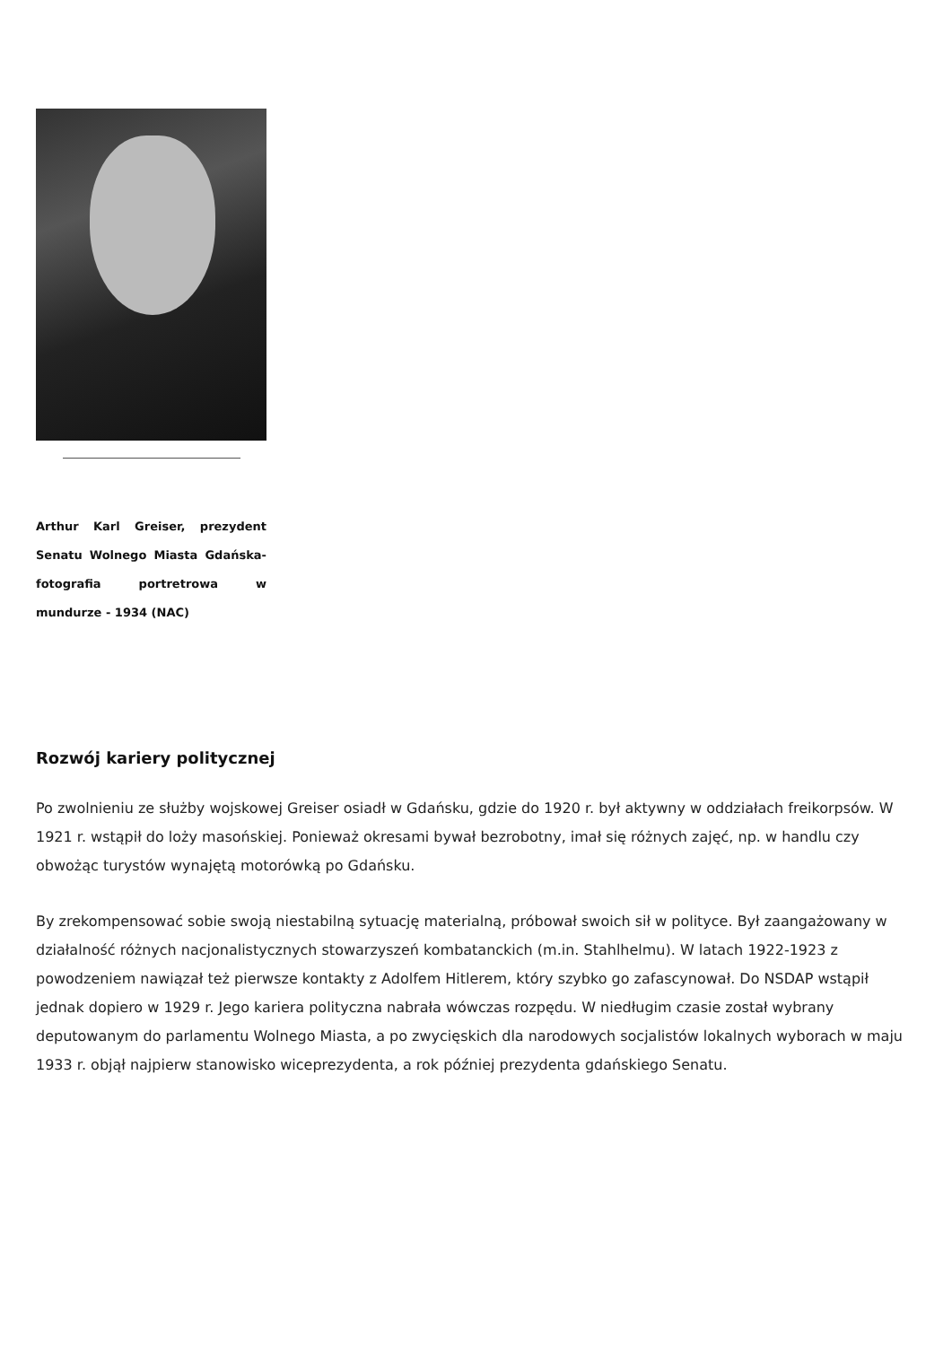Arthur Karl Greiser, prezydent Senatu Wolnego Miasta Gdańska- fotografia portretrowa w mundurze - 1934 (NAC)
Rozwój kariery politycznej
Po zwolnieniu ze służby wojskowej Greiser osiadł w Gdańsku, gdzie do 1920 r. był aktywny w oddziałach freikorpsów. W 1921 r. wstąpił do loży masońskiej. Ponieważ okresami bywał bezrobotny, imał się różnych zajęć, np. w handlu czy obwożąc turystów wynajętą motorówką po Gdańsku.
By zrekompensować sobie swoją niestabilną sytuację materialną, próbował swoich sił w polityce. Był zaangażowany w działalność różnych nacjonalistycznych stowarzyszeń kombatanckich (m.in. Stahlhelmu). W latach 1922-1923 z powodzeniem nawiązał też pierwsze kontakty z Adolfem Hitlerem, który szybko go zafascynował. Do NSDAP wstąpił jednak dopiero w 1929 r. Jego kariera polityczna nabrała wówczas rozpędu. W niedługim czasie został wybrany deputowanym do parlamentu Wolnego Miasta, a po zwycięskich dla narodowych socjalistów lokalnych wyborach w maju 1933 r. objął najpierw stanowisko wiceprezydenta, a rok później prezydenta gdańskiego Senatu.